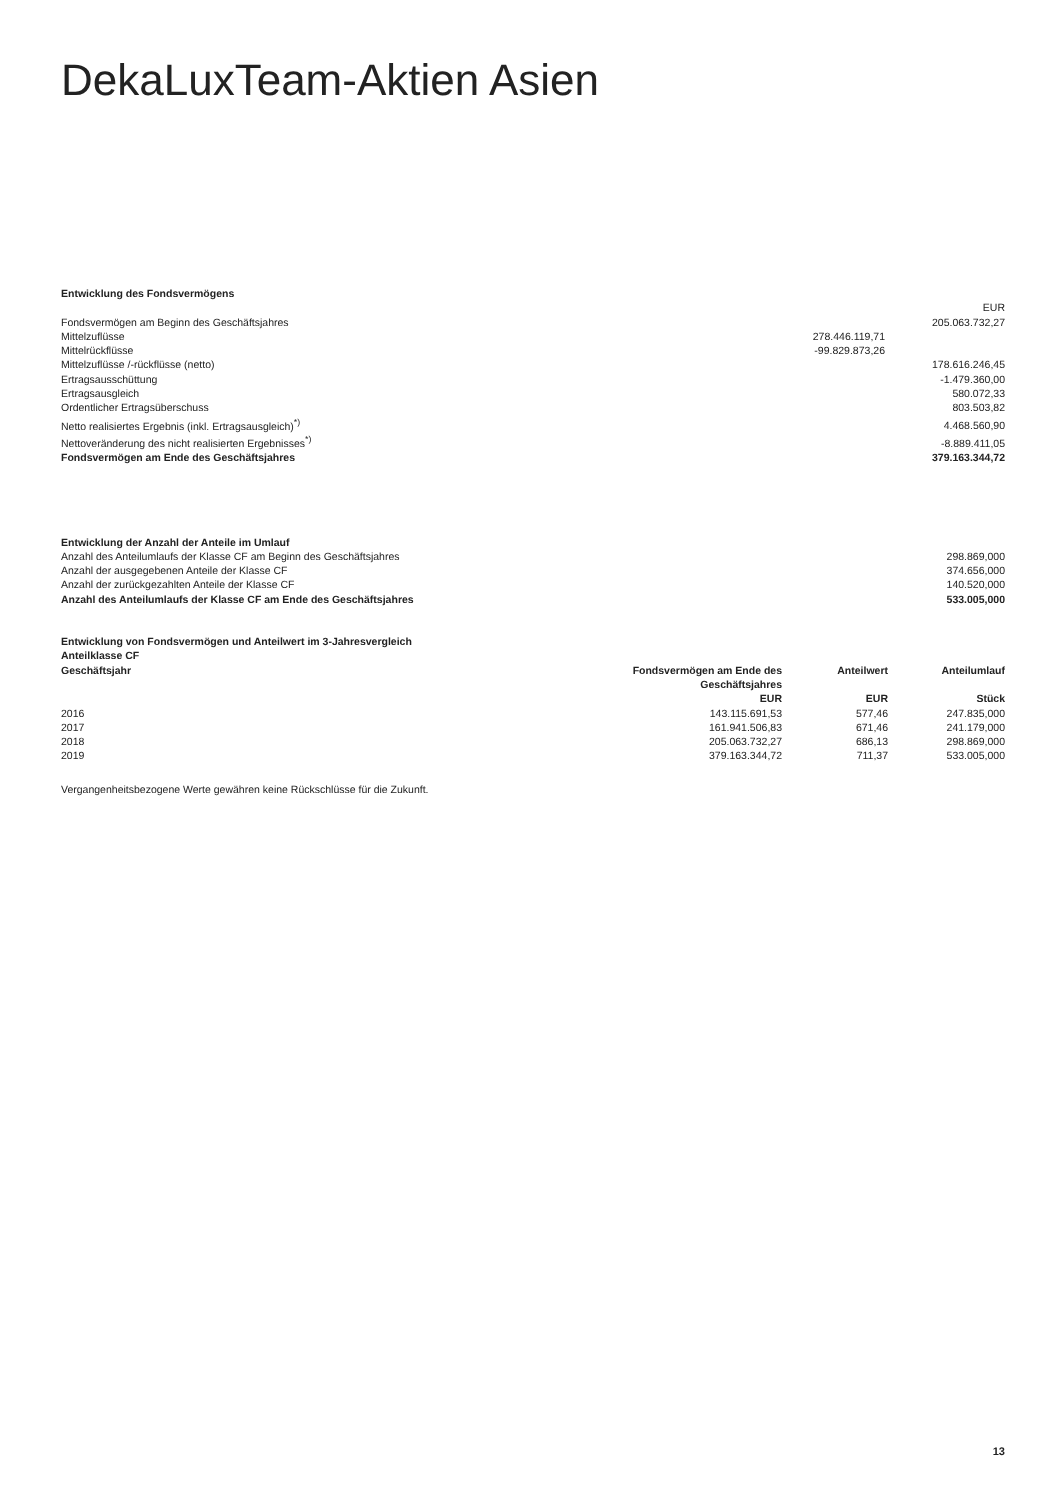DekaLuxTeam-Aktien Asien
Entwicklung des Fondsvermögens
| | | EUR |
| Fondsvermögen am Beginn des Geschäftsjahres | | 205.063.732,27 |
| Mittelzuflüsse | 278.446.119,71 | |
| Mittelrückflüsse | -99.829.873,26 | |
| Mittelzuflüsse /-rückflüsse (netto) | | 178.616.246,45 |
| Ertragsausschüttung | | -1.479.360,00 |
| Ertragsausgleich | | 580.072,33 |
| Ordentlicher Ertragsüberschuss | | 803.503,82 |
| Netto realisiertes Ergebnis (inkl. Ertragsausgleich)<sup>*)</sup> | | 4.468.560,90 |
| Nettoveränderung des nicht realisierten Ergebnisses<sup>*)</sup> | | -8.889.411,05 |
| Fondsvermögen am Ende des Geschäftsjahres | | 379.163.344,72 |
Entwicklung der Anzahl der Anteile im Umlauf
| Anzahl des Anteilumlaufs der Klasse CF am Beginn des Geschäftsjahres | 298.869,000 |
| Anzahl der ausgegebenen Anteile der Klasse CF | 374.656,000 |
| Anzahl der zurückgezahlten Anteile der Klasse CF | 140.520,000 |
| Anzahl des Anteilumlaufs der Klasse CF am Ende des Geschäftsjahres | 533.005,000 |
Entwicklung von Fondsvermögen und Anteilwert im 3-Jahresvergleich
Anteilklasse CF
| Geschäftsjahr | Fondsvermögen am Ende des Geschäftsjahres | Anteilwert | Anteilumlauf |
| --- | --- | --- | --- |
| | EUR | EUR | Stück |
| 2016 | 143.115.691,53 | 577,46 | 247.835,000 |
| 2017 | 161.941.506,83 | 671,46 | 241.179,000 |
| 2018 | 205.063.732,27 | 686,13 | 298.869,000 |
| 2019 | 379.163.344,72 | 711,37 | 533.005,000 |
Vergangenheitsbezogene Werte gewähren keine Rückschlüsse für die Zukunft.
13